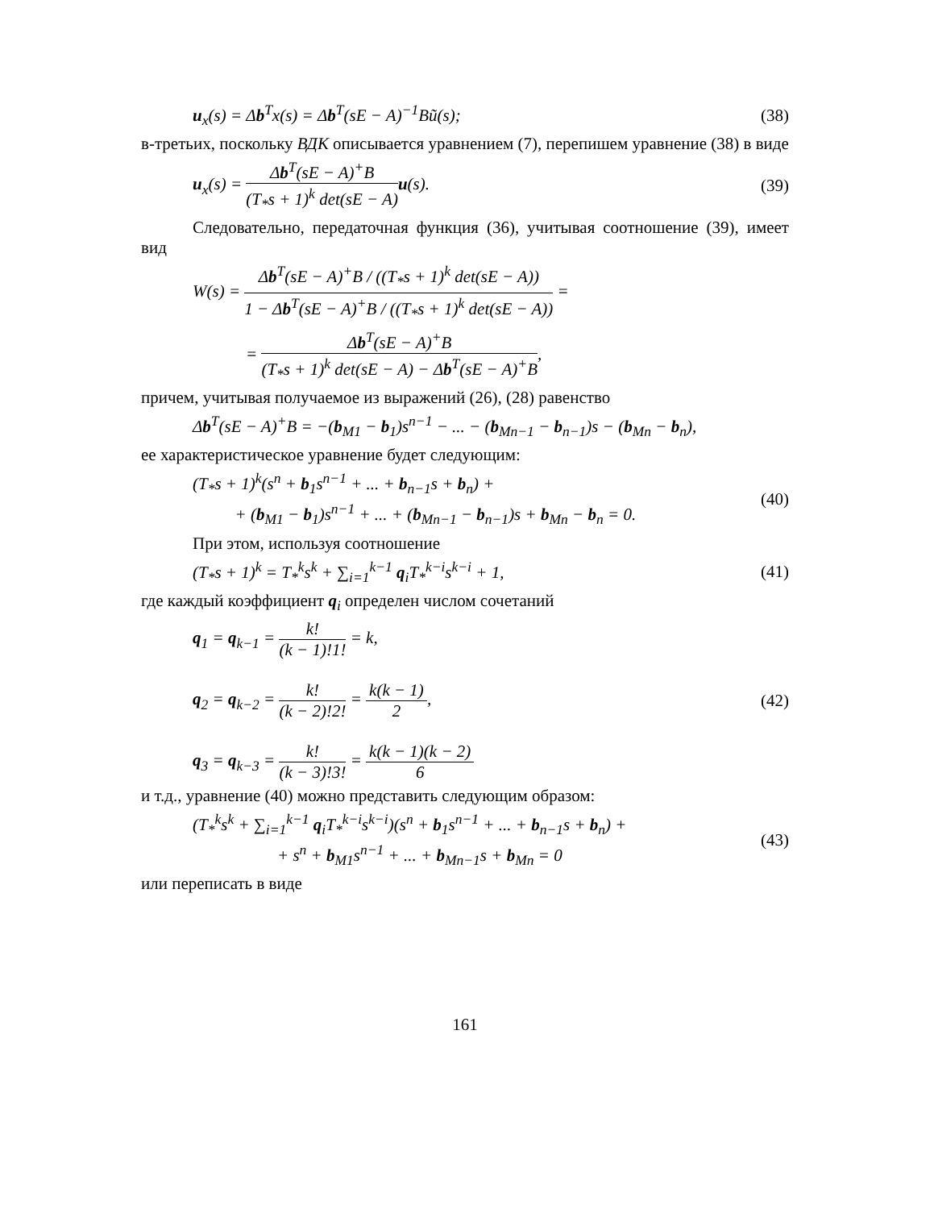u<sub>x</sub>(s) = Δb<sup>T</sup>x(s) = Δb<sup>T</sup>(sE − A)<sup>−1</sup>Bũ(s); (38)
в-третьих, поскольку ВДК описывается уравнением (7), перепишем уравнение (38) в виде
u<sub>x</sub>(s) = Δb<sup>T</sup>(sE − A)<sup>+</sup>B (T<sub>*</sub>s + 1)<sup>k</sup> det(sE − A) u(s). (39)
Следовательно, передаточная функция (36), учитывая соотношение (39), имеет вид
W(s) = Δb<sup>T</sup>(sE − A)<sup>+</sup>B / ((T<sub>*</sub>s + 1)<sup>k</sup> det(sE − A)) 1 − Δb<sup>T</sup>(sE − A)<sup>+</sup>B / ((T<sub>*</sub>s + 1)<sup>k</sup> det(sE − A)) =
= Δb<sup>T</sup>(sE − A)<sup>+</sup>B (T<sub>*</sub>s + 1)<sup>k</sup> det(sE − A) − Δb<sup>T</sup>(sE − A)<sup>+</sup>B,
причем, учитывая получаемое из выражений (26), (28) равенство
Δb<sup>T</sup>(sE − A)<sup>+</sup>B = −(b<sub>M1</sub> − b<sub>1</sub>)s<sup>n−1</sup> − ... − (b<sub>Mn−1</sub> − b<sub>n−1</sub>)s − (b<sub>Mn</sub> − b<sub>n</sub>),
ее характеристическое уравнение будет следующим:
(T<sub>*</sub>s + 1)<sup>k</sup>(s<sup>n</sup> + b<sub>1</sub>s<sup>n−1</sup> + ... + b<sub>n−1</sub>s + b<sub>n</sub>) +
+ (b<sub>M1</sub> − b<sub>1</sub>)s<sup>n−1</sup> + ... + (b<sub>Mn−1</sub> − b<sub>n−1</sub>)s + b<sub>Mn</sub> − b<sub>n</sub> = 0. (40)
При этом, используя соотношение
(T<sub>*</sub>s + 1)<sup>k</sup> = T<sub>*</sub><sup>k</sup>s<sup>k</sup> + ∑<sub>i=1</sub><sup>k−1</sup> q<sub>i</sub>T<sub>*</sub><sup>k−i</sup>s<sup>k−i</sup> + 1, (41)
где каждый коэффициент q<sub>i</sub> определен числом сочетаний
q<sub>1</sub> = q<sub>k−1</sub> = k! (k − 1)!1! = k,
q<sub>2</sub> = q<sub>k−2</sub> = k! (k − 2)!2! = k(k − 1) 2,
q<sub>3</sub> = q<sub>k−3</sub> = k! (k − 3)!3! = k(k − 1)(k − 2) 6 (42)
и т.д., уравнение (40) можно представить следующим образом:
(T<sub>*</sub><sup>k</sup>s<sup>k</sup> + ∑<sub>i=1</sub><sup>k−1</sup> q<sub>i</sub>T<sub>*</sub><sup>k−i</sup>s<sup>k−i</sup>)(s<sup>n</sup> + b<sub>1</sub>s<sup>n−1</sup> + ... + b<sub>n−1</sub>s + b<sub>n</sub>) +
+ s<sup>n</sup> + b<sub>M1</sub>s<sup>n−1</sup> + ... + b<sub>Mn−1</sub>s + b<sub>Mn</sub> = 0 (43)
или переписать в виде
161